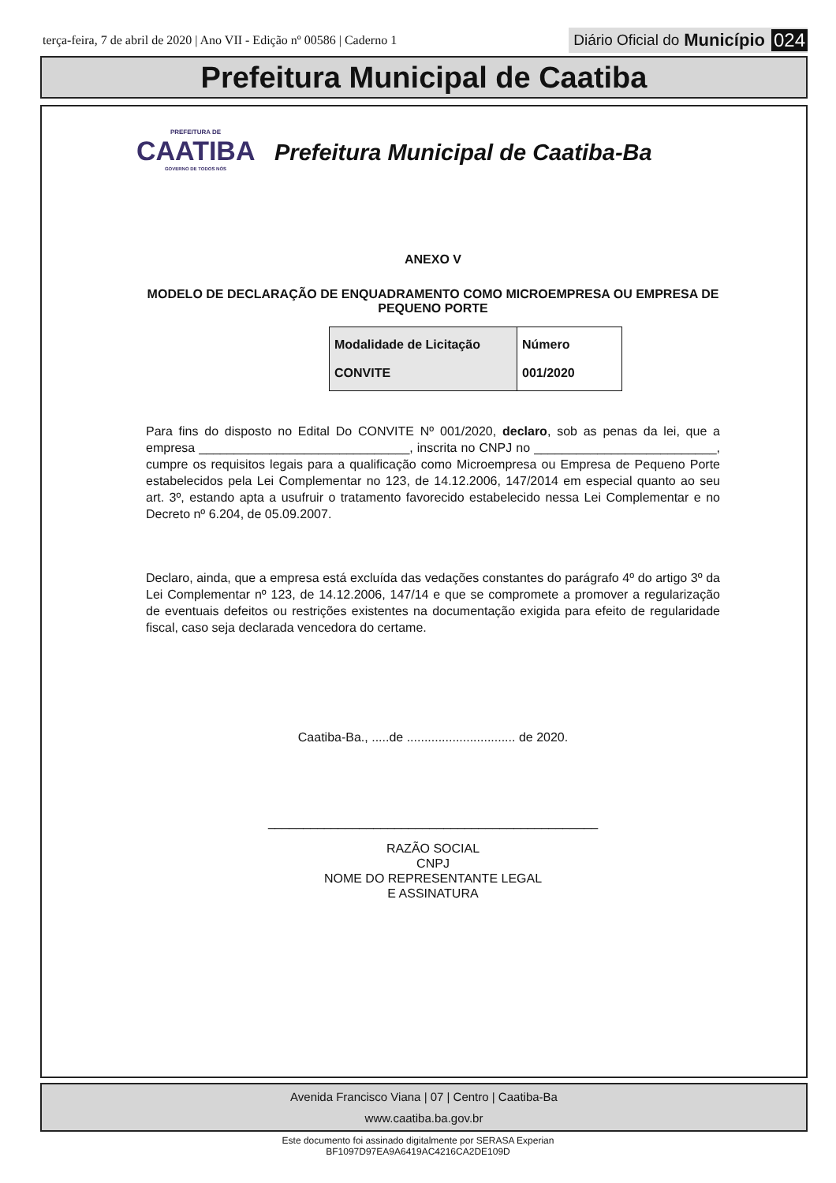terça-feira, 7 de abril de 2020 | Ano VII - Edição nº 00586 | Caderno 1
Diário Oficial do Município 024
Prefeitura Municipal de Caatiba
PREFEITURA DE
CAATIBA
GOVERNO DE TODOS NÓS
Prefeitura Municipal de Caatiba-Ba
ANEXO V
MODELO DE DECLARAÇÃO DE ENQUADRAMENTO COMO MICROEMPRESA OU EMPRESA DE PEQUENO PORTE
| Modalidade de Licitação CONVITE | Número 001/2020 |
Para fins do disposto no Edital Do CONVITE Nº 001/2020, declaro, sob as penas da lei, que a empresa ______________________________, inscrita no CNPJ no __________________________, cumpre os requisitos legais para a qualificação como Microempresa ou Empresa de Pequeno Porte estabelecidos pela Lei Complementar no 123, de 14.12.2006, 147/2014 em especial quanto ao seu art. 3º, estando apta a usufruir o tratamento favorecido estabelecido nessa Lei Complementar e no Decreto nº 6.204, de 05.09.2007.
Declaro, ainda, que a empresa está excluída das vedações constantes do parágrafo 4º do artigo 3º da Lei Complementar nº 123, de 14.12.2006, 147/14 e que se compromete a promover a regularização de eventuais defeitos ou restrições existentes na documentação exigida para efeito de regularidade fiscal, caso seja declarada vencedora do certame.
Caatiba-Ba., .....de ............................... de 2020.
_______________________________________________
RAZÃO SOCIAL
CNPJ
NOME DO REPRESENTANTE LEGAL
E ASSINATURA
Avenida Francisco Viana | 07 | Centro | Caatiba-Ba
www.caatiba.ba.gov.br
Este documento foi assinado digitalmente por SERASA Experian
BF1097D97EA9A6419AC4216CA2DE109D